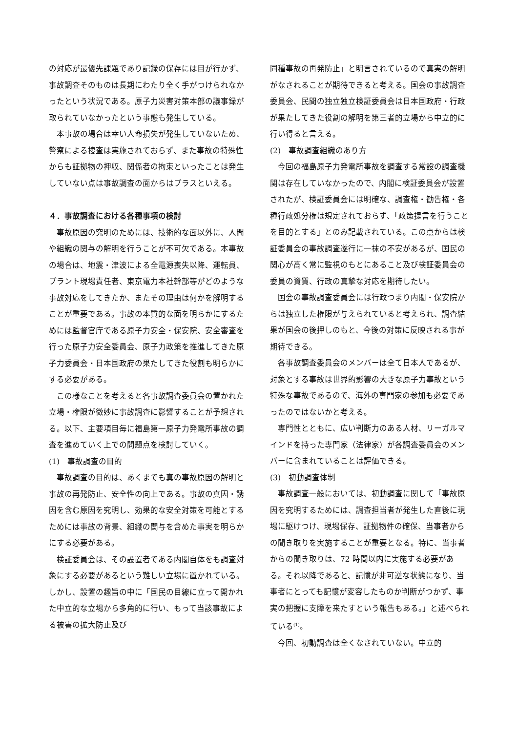の対応が最優先課題であり記録の保存には目が行かず、事故調査そのものは長期にわたり全く手がつけられなかったという状況である。原子力災害対策本部の議事録が取られていなかったという事態も発生している。
本事故の場合は幸い人命損失が発生していないため、警察による捜査は実施されておらず、また事故の特殊性からも証拠物の押収、関係者の拘束といったことは発生していない点は事故調査の面からはプラスといえる。
４．事故調査における各種事項の検討
事故原因の究明のためには、技術的な面以外に、人間や組織の関与の解明を行うことが不可欠である。本事故の場合は、地震・津波による全電源喪失以降、運転員、プラント現場責任者、東京電力本社幹部等がどのような事故対応をしてきたか、またその理由は何かを解明することが重要である。事故の本質的な面を明らかにするためには監督官庁である原子力安全・保安院、安全審査を行った原子力安全委員会、原子力政策を推進してきた原子力委員会・日本国政府の果たしてきた役割も明らかにする必要がある。
この様なことを考えると各事故調査委員会の置かれた立場・権限が微妙に事故調査に影響することが予想される。以下、主要項目毎に福島第一原子力発電所事故の調査を進めていく上での問題点を検討していく。
(1)　事故調査の目的
事故調査の目的は、あくまでも真の事故原因の解明と事故の再発防止、安全性の向上である。事故の真因・誘因を含む原因を究明し、効果的な安全対策を可能とするためには事故の背景、組織の関与を含めた事実を明らかにする必要がある。
検証委員会は、その設置者である内閣自体をも調査対象にする必要があるという難しい立場に置かれている。しかし、設置の趣旨の中に「国民の目線に立って開かれた中立的な立場から多角的に行い、もって当該事故による被害の拡大防止及び
同種事故の再発防止」と明言されているので真実の解明がなされることが期待できると考える。国会の事故調査委員会、民間の独立独立検証委員会は日本国政府・行政が果たしてきた役割の解明を第三者的立場から中立的に行い得ると言える。
(2)　事故調査組織のあり方
今回の福島原子力発電所事故を調査する常設の調査機関は存在していなかったので、内閣に検証委員会が設置されたが、検証委員会には明確な、調査権・勧告権・各種行政処分権は規定されておらず、「政策提言を行うことを目的とする」とのみ記載されている。この点からは検証委員会の事故調査遂行に一抹の不安があるが、国民の関心が高く常に監視のもとにあること及び検証委員会の委員の資質、行政の真摯な対応を期待したい。
国会の事故調査委員会には行政つまり内閣・保安院からは独立した権限が与えられていると考えられ、調査結果が国会の後押しのもと、今後の対策に反映される事が期待できる。
各事故調査委員会のメンバーは全て日本人であるが、対象とする事故は世界的影響の大きな原子力事故という特殊な事故であるので、海外の専門家の参加も必要であったのではないかと考える。
専門性とともに、広い判断力のある人材、リーガルマインドを持った専門家（法律家）が各調査委員会のメンバーに含まれていることは評価できる。
(3)　初動調査体制
事故調査一般においては、初動調査に関して「事故原因を究明するためには、調査担当者が発生した直後に現場に駆けつけ、現場保存、証拠物件の確保、当事者からの聞き取りを実施することが重要となる。特に、当事者からの聞き取りは、72 時間以内に実施する必要がある。それ以降であると、記憶が非可逆な状態になり、当事者にとっても記憶が変容したものか判断がつかず、事実の把握に支障を来たすという報告もある。」と述べられている<sup>(1)</sup>。
今回、初動調査は全くなされていない。中立的